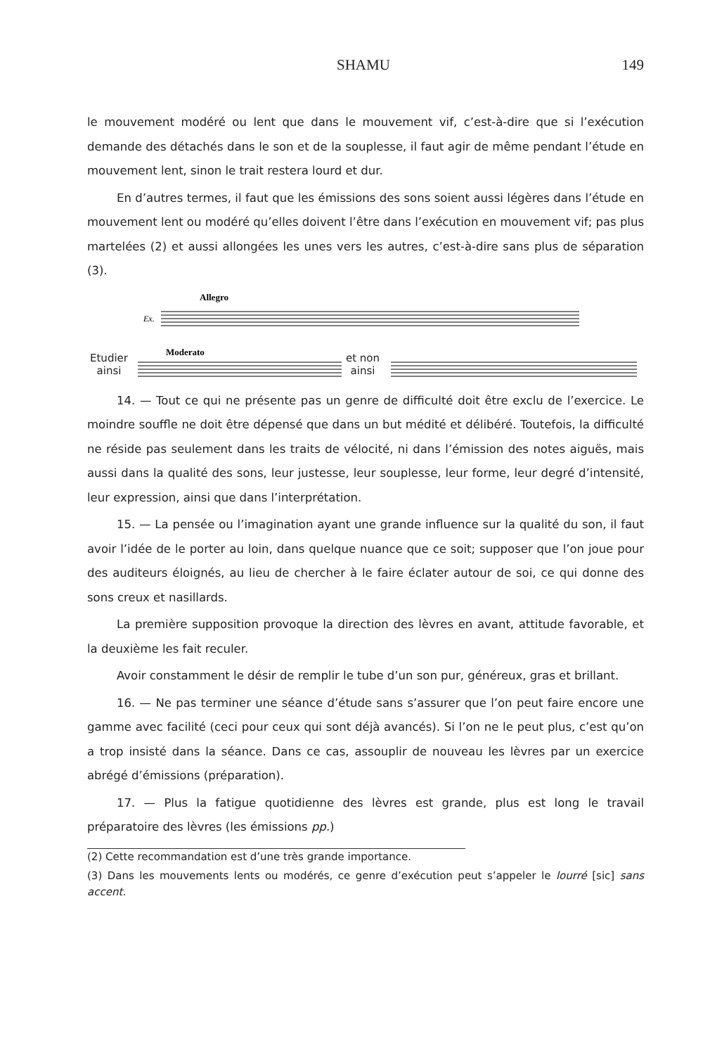SHAMU 149
le mouvement modéré ou lent que dans le mouvement vif, c’est-à-dire que si l’exécution demande des détachés dans le son et de la souplesse, il faut agir de même pendant l’étude en mouvement lent, sinon le trait restera lourd et dur.
En d’autres termes, il faut que les émissions des sons soient aussi légères dans l’étude en mouvement lent ou modéré qu’elles doivent l’être dans l’exécution en mouvement vif; pas plus martelées (2) et aussi allongées les unes vers les autres, c’est-à-dire sans plus de séparation (3).
Allegro
Ex.
Etudier
ainsi
Moderato
et non
ainsi
14. — Tout ce qui ne présente pas un genre de difficulté doit être exclu de l’exercice. Le moindre souffle ne doit être dépensé que dans un but médité et délibéré. Toutefois, la difficulté ne réside pas seulement dans les traits de vélocité, ni dans l’émission des notes aiguës, mais aussi dans la qualité des sons, leur justesse, leur souplesse, leur forme, leur degré d’intensité, leur expression, ainsi que dans l’interprétation.
15. — La pensée ou l’imagination ayant une grande influence sur la qualité du son, il faut avoir l’idée de le porter au loin, dans quelque nuance que ce soit; supposer que l’on joue pour des auditeurs éloignés, au lieu de chercher à le faire éclater autour de soi, ce qui donne des sons creux et nasillards.
La première supposition provoque la direction des lèvres en avant, attitude favorable, et la deuxième les fait reculer.
Avoir constamment le désir de remplir le tube d’un son pur, généreux, gras et brillant.
16. — Ne pas terminer une séance d’étude sans s’assurer que l’on peut faire encore une gamme avec facilité (ceci pour ceux qui sont déjà avancés). Si l’on ne le peut plus, c’est qu’on a trop insisté dans la séance. Dans ce cas, assouplir de nouveau les lèvres par un exercice abrégé d’émissions (préparation).
17. — Plus la fatigue quotidienne des lèvres est grande, plus est long le travail préparatoire des lèvres (les émissions pp.)
(2) Cette recommandation est d’une très grande importance.
(3) Dans les mouvements lents ou modérés, ce genre d’exécution peut s’appeler le lourré [sic] sans accent.